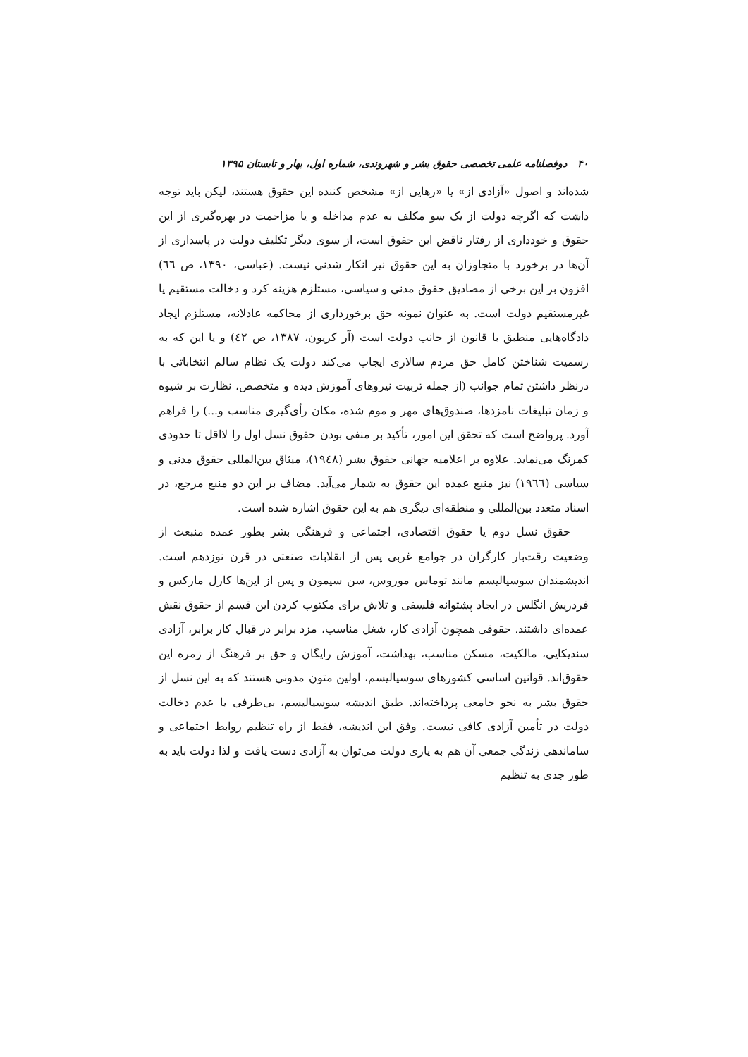۴۰ دوفصلنامه علمی تخصصی حقوق بشر و شهروندی، شماره اول، بهار و تابستان ۱۳۹۵
شده‌اند و اصول «آزادی از» یا «رهایی از» مشخص کننده این حقوق هستند، لیکن باید توجه داشت که اگرچه دولت از یک سو مکلف به عدم مداخله و یا مزاحمت در بهره‌گیری از این حقوق و خودداری از رفتار ناقض این حقوق است، از سوی دیگر تکلیف دولت در پاسداری از آن‌ها در برخورد با متجاوزان به این حقوق نیز انکار شدنی نیست. (عباسی، ۱۳۹۰، ص ٦٦) افزون بر این برخی از مصادیق حقوق مدنی و سیاسی، مستلزم هزینه کرد و دخالت مستقیم یا غیرمستقیم دولت است. به عنوان نمونه حق برخورداری از محاکمه عادلانه، مستلزم ایجاد دادگاه‌هایی منطبق با قانون از جانب دولت است (آر کریون، ۱۳۸۷، ص ٤٢) و یا این که به رسمیت شناختن کامل حق مردم سالاری ایجاب می‌کند دولت یک نظام سالم انتخاباتی با درنظر داشتن تمام جوانب (از جمله تربیت نیروهای آموزش دیده و متخصص، نظارت بر شیوه و زمان تبلیغات نامزدها، صندوق‌های مهر و موم شده، مکان رأی‌گیری مناسب و...) را فراهم آورد. پرواضح است که تحقق این امور، تأکید بر منفی بودن حقوق نسل اول را لااقل تا حدودی کمرنگ می‌نماید. علاوه بر اعلامیه جهانی حقوق بشر (١٩٤٨)، میثاق بین‌المللی حقوق مدنی و سیاسی (١٩٦٦) نیز منبع عمده این حقوق به شمار می‌آید. مضاف بر این دو منبع مرجع، در اسناد متعدد بین‌المللی و منطقه‌ای دیگری هم به این حقوق اشاره شده است.
حقوق نسل دوم یا حقوق اقتصادی، اجتماعی و فرهنگی بشر بطور عمده منبعث از وضعیت رقت‌بار کارگران در جوامع غربی پس از انقلابات صنعتی در قرن نوزدهم است. اندیشمندان سوسیالیسم مانند توماس موروس، سن سیمون و پس از این‌ها کارل مارکس و فردریش انگلس در ایجاد پشتوانه فلسفی و تلاش برای مکتوب کردن این قسم از حقوق نقش عمده‌ای داشتند. حقوقی همچون آزادی کار، شغل مناسب، مزد برابر در قبال کار برابر، آزادی سندیکایی، مالکیت، مسکن مناسب، بهداشت، آموزش رایگان و حق بر فرهنگ از زمره این حقوق‌اند. قوانین اساسی کشورهای سوسیالیسم، اولین متون مدونی هستند که به این نسل از حقوق بشر به نحو جامعی پرداخته‌اند. طبق اندیشه سوسیالیسم، بی‌طرفی یا عدم دخالت دولت در تأمین آزادی کافی نیست. وفق این اندیشه، فقط از راه تنظیم روابط اجتماعی و ساماندهی زندگی جمعی آن هم به یاری دولت می‌توان به آزادی دست یافت و لذا دولت باید به طور جدی به تنظیم